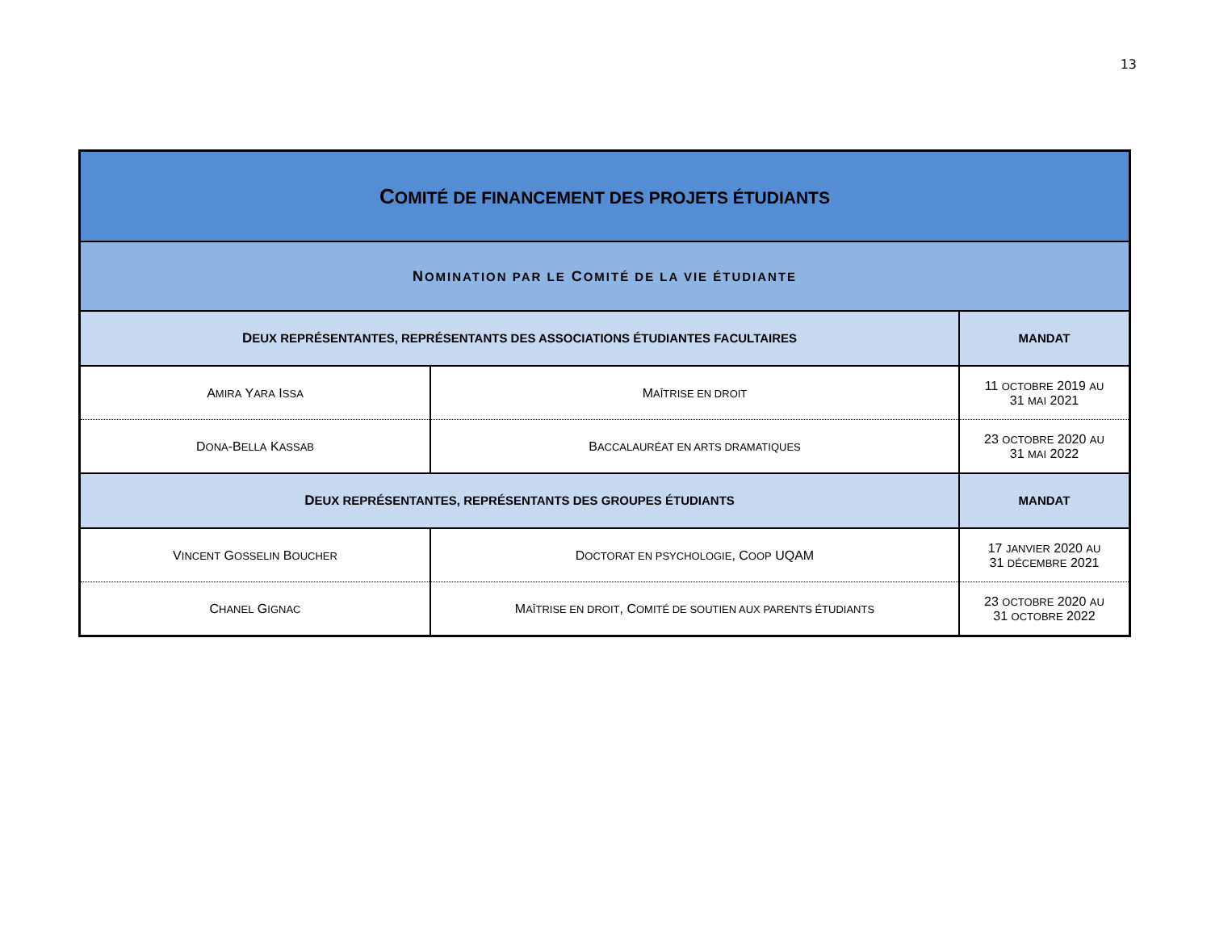13
| C OMITÉ DE FINANCEMENT DES PROJETS ÉTUDIANTS | | |
| --- | --- | --- |
| N OMINATION PAR LE C OMITÉ DE LA VIE ÉTUDIANTE | | |
| D EUX REPRÉSENTANTES, REPRÉSENTANTS DES ASSOCIATIONS ÉTUDIANTES FACULTAIRES | | MANDAT |
| A MIRA Y ARA I SSA | M AÎTRISE EN DROIT | 11 OCTOBRE 2019 AU 31 MAI 2021 |
| D ONA -B ELLA K ASSAB | B ACCALAURÉAT EN ARTS DRAMATIQUES | 23 OCTOBRE 2020 AU 31 MAI 2022 |
| D EUX REPRÉSENTANTES, REPRÉSENTANTS DES GROUPES ÉTUDIANTS | | MANDAT |
| V INCENT G OSSELIN B OUCHER | D OCTORAT EN PSYCHOLOGIE , C OOP UQAM | 17 JANVIER 2020 AU 31 DÉCEMBRE 2021 |
| C HANEL G IGNAC | M AÎTRISE EN DROIT , C OMITÉ DE SOUTIEN AUX PARENTS ÉTUDIANTS | 23 OCTOBRE 2020 AU 31 OCTOBRE 2022 |